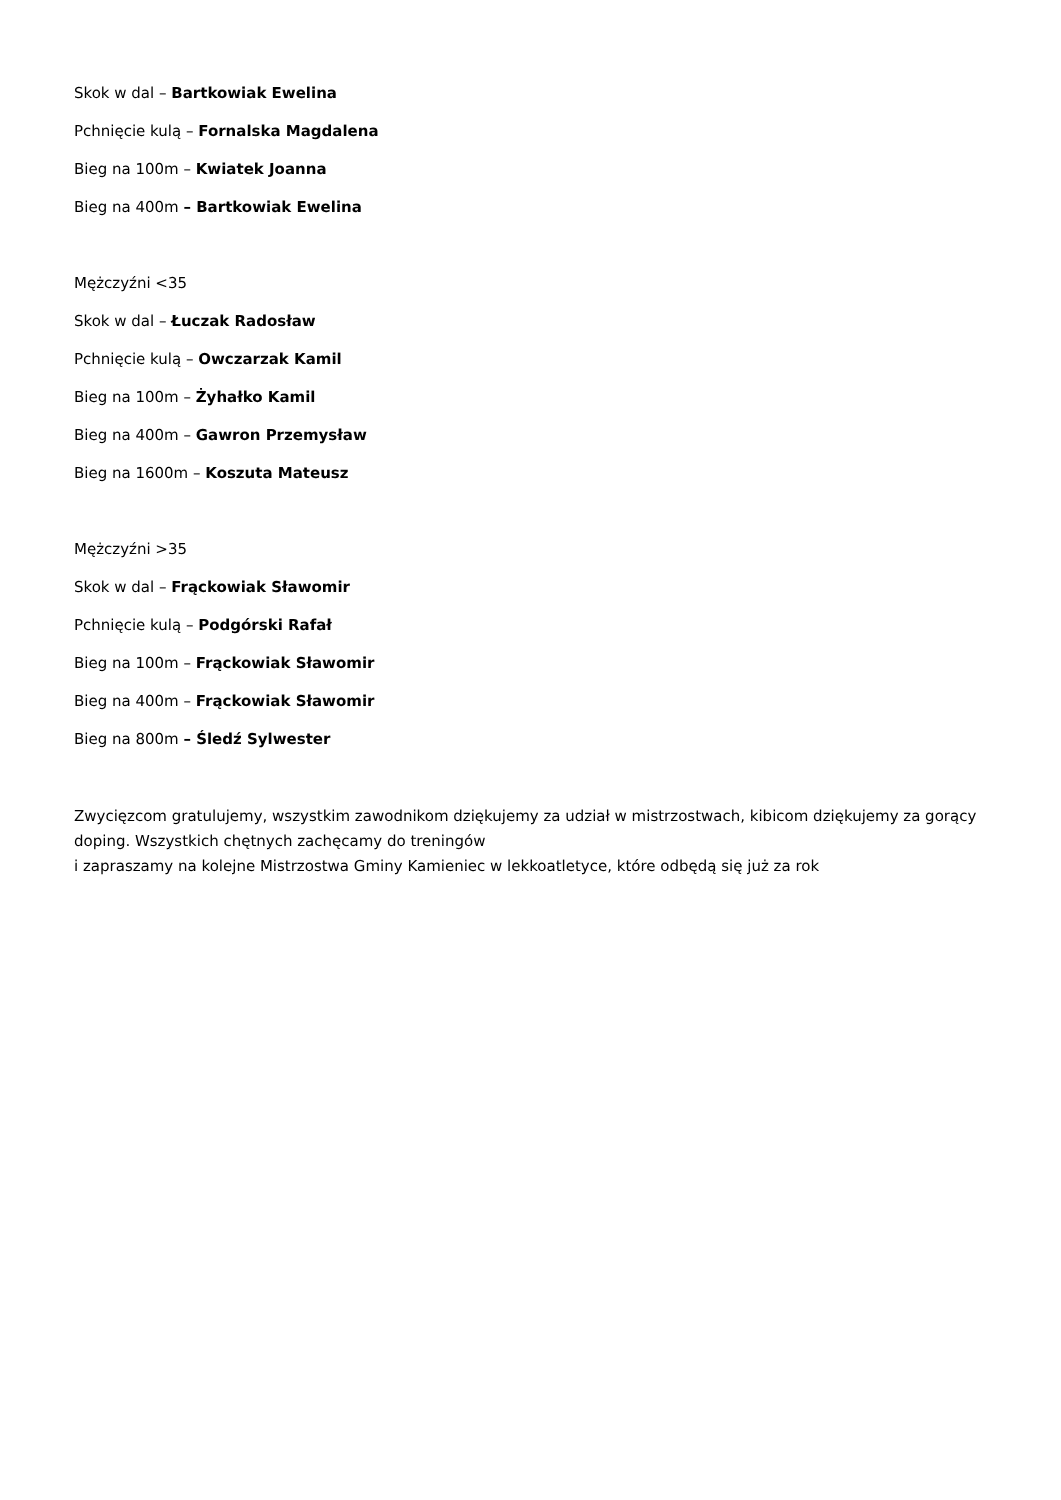Skok w dal – Bartkowiak Ewelina
Pchnięcie kulą – Fornalska Magdalena
Bieg na 100m – Kwiatek Joanna
Bieg na 400m – Bartkowiak Ewelina
Mężczyźni <35
Skok w dal – Łuczak Radosław
Pchnięcie kulą – Owczarzak Kamil
Bieg na 100m – Żyhałko Kamil
Bieg na 400m – Gawron Przemysław
Bieg na 1600m – Koszuta Mateusz
Mężczyźni >35
Skok w dal – Frąckowiak Sławomir
Pchnięcie kulą – Podgórski Rafał
Bieg na 100m – Frąckowiak Sławomir
Bieg na 400m – Frąckowiak Sławomir
Bieg na 800m – Śledź Sylwester
Zwycięzcom gratulujemy, wszystkim zawodnikom dziękujemy za udział w mistrzostwach, kibicom dziękujemy za gorący doping. Wszystkich chętnych zachęcamy do treningów
i zapraszamy na kolejne Mistrzostwa Gminy Kamieniec w lekkoatletyce, które odbędą się już za rok